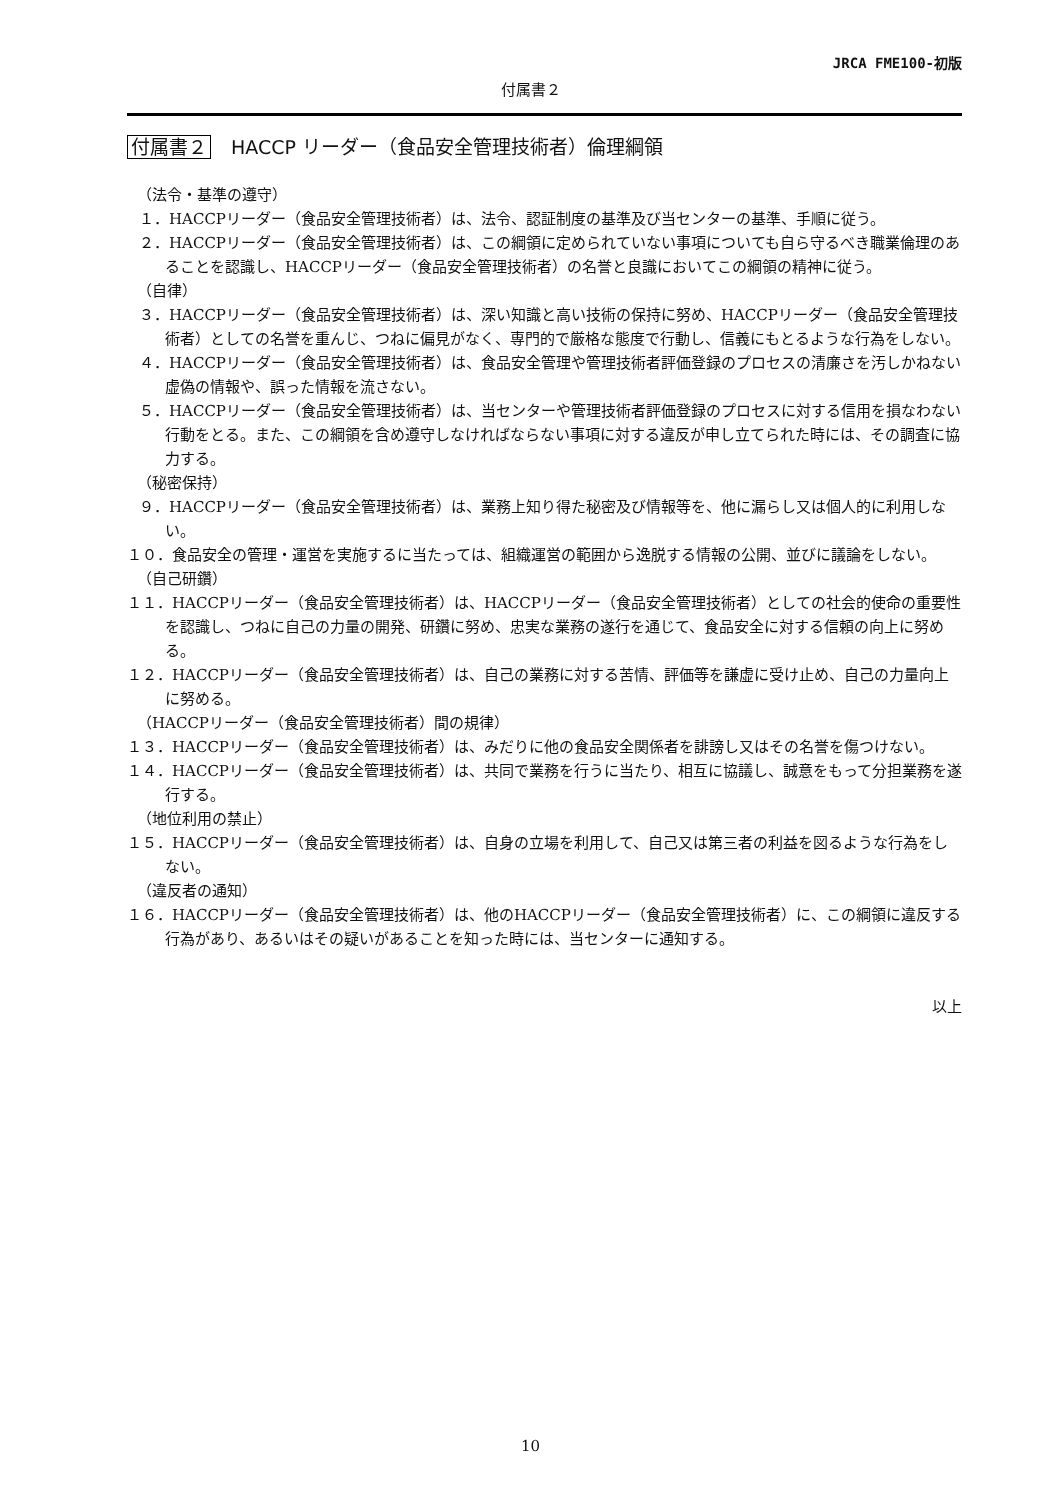JRCA FME100-初版
付属書２
付属書２ HACCP リーダー（食品安全管理技術者）倫理綱領
（法令・基準の遵守）
１．HACCPリーダー（食品安全管理技術者）は、法令、認証制度の基準及び当センターの基準、手順に従う。
２．HACCPリーダー（食品安全管理技術者）は、この綱領に定められていない事項についても自ら守るべき職業倫理のあることを認識し、HACCPリーダー（食品安全管理技術者）の名誉と良識においてこの綱領の精神に従う。
（自律）
３．HACCPリーダー（食品安全管理技術者）は、深い知識と高い技術の保持に努め、HACCPリーダー（食品安全管理技術者）としての名誉を重んじ、つねに偏見がなく、専門的で厳格な態度で行動し、信義にもとるような行為をしない。
４．HACCPリーダー（食品安全管理技術者）は、食品安全管理や管理技術者評価登録のプロセスの清廉さを汚しかねない虚偽の情報や、誤った情報を流さない。
５．HACCPリーダー（食品安全管理技術者）は、当センターや管理技術者評価登録のプロセスに対する信用を損なわない行動をとる。また、この綱領を含め遵守しなければならない事項に対する違反が申し立てられた時には、その調査に協力する。
（秘密保持）
９．HACCPリーダー（食品安全管理技術者）は、業務上知り得た秘密及び情報等を、他に漏らし又は個人的に利用しない。
１０．食品安全の管理・運営を実施するに当たっては、組織運営の範囲から逸脱する情報の公開、並びに議論をしない。
（自己研鑽）
１１．HACCPリーダー（食品安全管理技術者）は、HACCPリーダー（食品安全管理技術者）としての社会的使命の重要性を認識し、つねに自己の力量の開発、研鑽に努め、忠実な業務の遂行を通じて、食品安全に対する信頼の向上に努める。
１２．HACCPリーダー（食品安全管理技術者）は、自己の業務に対する苦情、評価等を謙虚に受け止め、自己の力量向上に努める。
（HACCPリーダー（食品安全管理技術者）間の規律）
１３．HACCPリーダー（食品安全管理技術者）は、みだりに他の食品安全関係者を誹謗し又はその名誉を傷つけない。
１４．HACCPリーダー（食品安全管理技術者）は、共同で業務を行うに当たり、相互に協議し、誠意をもって分担業務を遂行する。
（地位利用の禁止）
１５．HACCPリーダー（食品安全管理技術者）は、自身の立場を利用して、自己又は第三者の利益を図るような行為をしない。
（違反者の通知）
１６．HACCPリーダー（食品安全管理技術者）は、他のHACCPリーダー（食品安全管理技術者）に、この綱領に違反する行為があり、あるいはその疑いがあることを知った時には、当センターに通知する。
以上
10